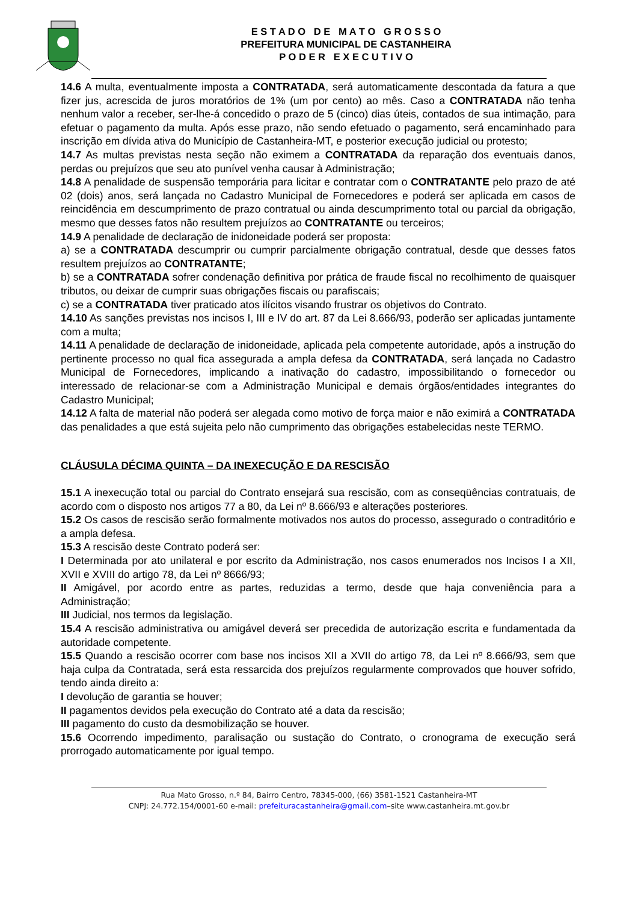E S T A D O D E M A T O G R O S S O
PREFEITURA MUNICIPAL DE CASTANHEIRA
P O D E R E X E C U T I V O
14.6 A multa, eventualmente imposta a CONTRATADA, será automaticamente descontada da fatura a que fizer jus, acrescida de juros moratórios de 1% (um por cento) ao mês. Caso a CONTRATADA não tenha nenhum valor a receber, ser-lhe-á concedido o prazo de 5 (cinco) dias úteis, contados de sua intimação, para efetuar o pagamento da multa. Após esse prazo, não sendo efetuado o pagamento, será encaminhado para inscrição em dívida ativa do Município de Castanheira-MT, e posterior execução judicial ou protesto;
14.7 As multas previstas nesta seção não eximem a CONTRATADA da reparação dos eventuais danos, perdas ou prejuízos que seu ato punível venha causar à Administração;
14.8 A penalidade de suspensão temporária para licitar e contratar com o CONTRATANTE pelo prazo de até 02 (dois) anos, será lançada no Cadastro Municipal de Fornecedores e poderá ser aplicada em casos de reincidência em descumprimento de prazo contratual ou ainda descumprimento total ou parcial da obrigação, mesmo que desses fatos não resultem prejuízos ao CONTRATANTE ou terceiros;
14.9 A penalidade de declaração de inidoneidade poderá ser proposta:
a) se a CONTRATADA descumprir ou cumprir parcialmente obrigação contratual, desde que desses fatos resultem prejuízos ao CONTRATANTE;
b) se a CONTRATADA sofrer condenação definitiva por prática de fraude fiscal no recolhimento de quaisquer tributos, ou deixar de cumprir suas obrigações fiscais ou parafiscais;
c) se a CONTRATADA tiver praticado atos ilícitos visando frustrar os objetivos do Contrato.
14.10 As sanções previstas nos incisos I, III e IV do art. 87 da Lei 8.666/93, poderão ser aplicadas juntamente com a multa;
14.11 A penalidade de declaração de inidoneidade, aplicada pela competente autoridade, após a instrução do pertinente processo no qual fica assegurada a ampla defesa da CONTRATADA, será lançada no Cadastro Municipal de Fornecedores, implicando a inativação do cadastro, impossibilitando o fornecedor ou interessado de relacionar-se com a Administração Municipal e demais órgãos/entidades integrantes do Cadastro Municipal;
14.12 A falta de material não poderá ser alegada como motivo de força maior e não eximirá a CONTRATADA das penalidades a que está sujeita pelo não cumprimento das obrigações estabelecidas neste TERMO.
CLÁUSULA DÉCIMA QUINTA – DA INEXECUÇÃO E DA RESCISÃO
15.1 A inexecução total ou parcial do Contrato ensejará sua rescisão, com as conseqüências contratuais, de acordo com o disposto nos artigos 77 a 80, da Lei nº 8.666/93 e alterações posteriores.
15.2 Os casos de rescisão serão formalmente motivados nos autos do processo, assegurado o contraditório e a ampla defesa.
15.3 A rescisão deste Contrato poderá ser:
I Determinada por ato unilateral e por escrito da Administração, nos casos enumerados nos Incisos I a XII, XVII e XVIII do artigo 78, da Lei nº 8666/93;
II Amigável, por acordo entre as partes, reduzidas a termo, desde que haja conveniência para a Administração;
III Judicial, nos termos da legislação.
15.4 A rescisão administrativa ou amigável deverá ser precedida de autorização escrita e fundamentada da autoridade competente.
15.5 Quando a rescisão ocorrer com base nos incisos XII a XVII do artigo 78, da Lei nº 8.666/93, sem que haja culpa da Contratada, será esta ressarcida dos prejuízos regularmente comprovados que houver sofrido, tendo ainda direito a:
I devolução de garantia se houver;
II pagamentos devidos pela execução do Contrato até a data da rescisão;
III pagamento do custo da desmobilização se houver.
15.6 Ocorrendo impedimento, paralisação ou sustação do Contrato, o cronograma de execução será prorrogado automaticamente por igual tempo.
Rua Mato Grosso, n.º 84, Bairro Centro, 78345-000, (66) 3581-1521 Castanheira-MT
CNPJ: 24.772.154/0001-60 e-mail: prefeituracastanheira@gmail.com–site www.castanheira.mt.gov.br